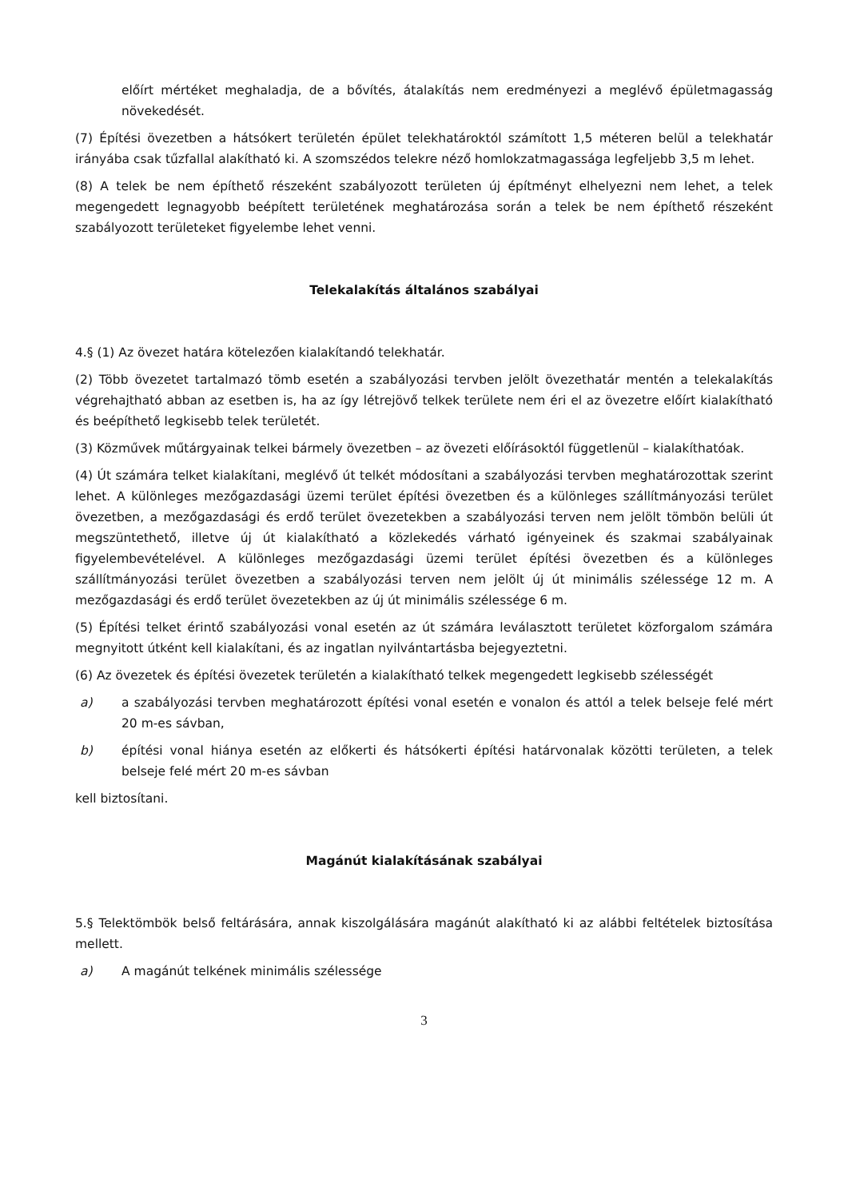előírt mértéket meghaladja, de a bővítés, átalakítás nem eredményezi a meglévő épületmagasság növekedését.
(7) Építési övezetben a hátsókert területén épület telekhatároktól számított 1,5 méteren belül a telekhatár irányába csak tűzfallal alakítható ki. A szomszédos telekre néző homlokzatmagassága legfeljebb 3,5 m lehet.
(8) A telek be nem építhető részeként szabályozott területen új építményt elhelyezni nem lehet, a telek megengedett legnagyobb beépített területének meghatározása során a telek be nem építhető részeként szabályozott területeket figyelembe lehet venni.
Telekalakítás általános szabályai
4.§ (1) Az övezet határa kötelezően kialakítandó telekhatár.
(2) Több övezetet tartalmazó tömb esetén a szabályozási tervben jelölt övezethatár mentén a telekalakítás végrehajtható abban az esetben is, ha az így létrejövő telkek területe nem éri el az övezetre előírt kialakítható és beépíthető legkisebb telek területét.
(3) Közművek műtárgyainak telkei bármely övezetben – az övezeti előírásoktól függetlenül – kialakíthatóak.
(4) Út számára telket kialakítani, meglévő út telkét módosítani a szabályozási tervben meghatározottak szerint lehet. A különleges mezőgazdasági üzemi terület építési övezetben és a különleges szállítmányozási terület övezetben, a mezőgazdasági és erdő terület övezetekben a szabályozási terven nem jelölt tömbön belüli út megszüntethető, illetve új út kialakítható a közlekedés várható igényeinek és szakmai szabályainak figyelembevételével. A különleges mezőgazdasági üzemi terület építési övezetben és a különleges szállítmányozási terület övezetben a szabályozási terven nem jelölt új út minimális szélessége 12 m. A mezőgazdasági és erdő terület övezetekben az új út minimális szélessége 6 m.
(5) Építési telket érintő szabályozási vonal esetén az út számára leválasztott területet közforgalom számára megnyitott útként kell kialakítani, és az ingatlan nyilvántartásba bejegyeztetni.
(6) Az övezetek és építési övezetek területén a kialakítható telkek megengedett legkisebb szélességét
a) a szabályozási tervben meghatározott építési vonal esetén e vonalon és attól a telek belseje felé mért 20 m-es sávban,
b) építési vonal hiánya esetén az előkerti és hátsókerti építési határvonalak közötti területen, a telek belseje felé mért 20 m-es sávban
kell biztosítani.
Magánút kialakításának szabályai
5.§ Telektömbök belső feltárására, annak kiszolgálására magánút alakítható ki az alábbi feltételek biztosítása mellett.
a) A magánút telkének minimális szélessége
3